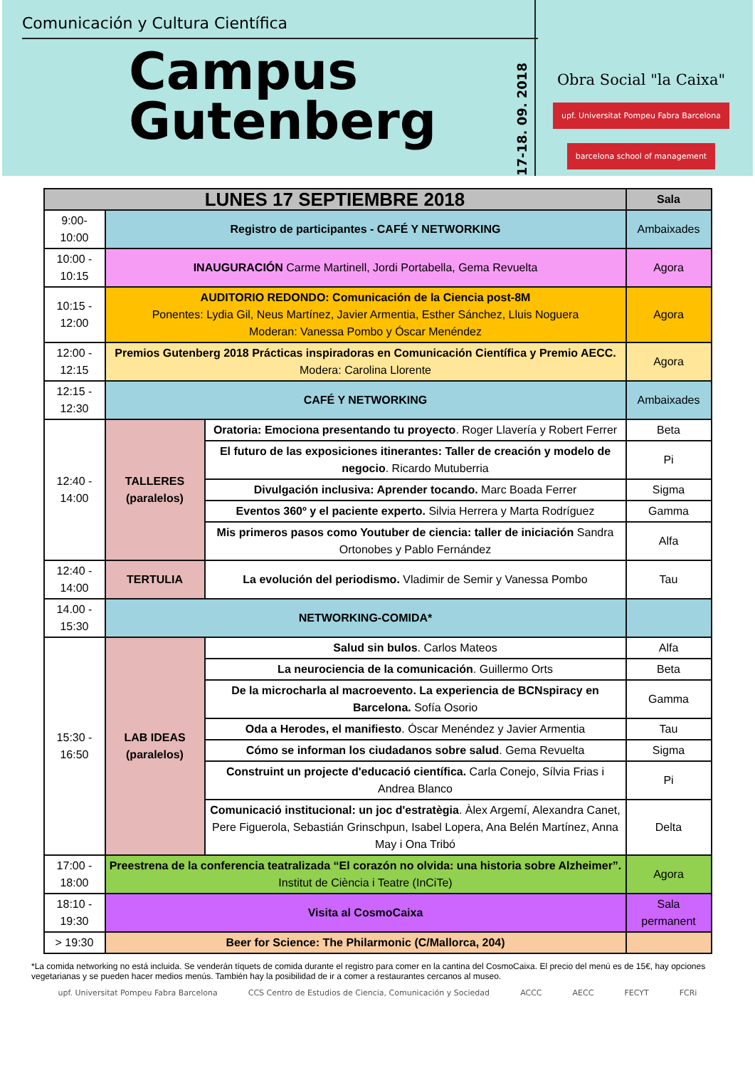Comunicación y Cultura Científica
Campus
Gutenberg
17-18. 09. 2018
Obra Social "la Caixa"
upf. Universitat Pompeu Fabra Barcelona barcelona school of management
| LUNES 17 SEPTIEMBRE 2018 | | | Sala |
| --- | --- | --- | --- |
| 9:00- 10:00 | Registro de participantes - CAFÉ Y NETWORKING | | Ambaixades |
| 10:00 - 10:15 | INAUGURACIÓN Carme Martinell, Jordi Portabella, Gema Revuelta | | Agora |
| 10:15 - 12:00 | AUDITORIO REDONDO: Comunicación de la Ciencia post-8M Ponentes: Lydia Gil, Neus Martínez, Javier Armentia, Esther Sánchez, Lluis Noguera Moderan: Vanessa Pombo y Óscar Menéndez | | Agora |
| 12:00 - 12:15 | Premios Gutenberg 2018 Prácticas inspiradoras en Comunicación Científica y Premio AECC. Modera: Carolina Llorente | | Agora |
| 12:15 - 12:30 | CAFÉ Y NETWORKING | | Ambaixades |
| 12:40 - 14:00 | TALLERES (paralelos) | Oratoria: Emociona presentando tu proyecto . Roger Llavería y Robert Ferrer | Beta |
| | | El futuro de las exposiciones itinerantes: Taller de creación y modelo de negocio . Ricardo Mutuberria | Pi |
| | | Divulgación inclusiva: Aprender tocando. Marc Boada Ferrer | Sigma |
| | | Eventos 360º y el paciente experto. Silvia Herrera y Marta Rodríguez | Gamma |
| | | Mis primeros pasos como Youtuber de ciencia: taller de iniciación Sandra Ortonobes y Pablo Fernández | Alfa |
| 12:40 - 14:00 | TERTULIA | La evolución del periodismo. Vladimir de Semir y Vanessa Pombo | Tau |
| 14.00 - 15:30 | NETWORKING-COMIDA* | | |
| 15:30 - 16:50 | LAB IDEAS (paralelos) | Salud sin bulos . Carlos Mateos | Alfa |
| | | La neurociencia de la comunicación . Guillermo Orts | Beta |
| | | De la microcharla al macroevento. La experiencia de BCNspiracy en Barcelona. Sofía Osorio | Gamma |
| | | Oda a Herodes, el manifiesto . Óscar Menéndez y Javier Armentia | Tau |
| | | Cómo se informan los ciudadanos sobre salud . Gema Revuelta | Sigma |
| | | Construint un projecte d'educació científica. Carla Conejo, Sílvia Frias i Andrea Blanco | Pi |
| | | Comunicació institucional: un joc d'estratègia . Àlex Argemí, Alexandra Canet, Pere Figuerola, Sebastián Grinschpun, Isabel Lopera, Ana Belén Martínez, Anna May i Ona Tribó | Delta |
| 17:00 - 18:00 | Preestrena de la conferencia teatralizada “El corazón no olvida: una historia sobre Alzheimer”. Institut de Ciència i Teatre (InCiTe) | | Agora |
| 18:10 - 19:30 | Visita al CosmoCaixa | | Sala permanent |
| > 19:30 | Beer for Science: The Philarmonic (C/Mallorca, 204) | | |
*La comida networking no está incluida. Se venderán tíquets de comida durante el registro para comer en la cantina del CosmoCaixa. El precio del menú es de 15€, hay opciones vegetarianas y se pueden hacer medios menús. También hay la posibilidad de ir a comer a restaurantes cercanos al museo.
upf. Universitat Pompeu Fabra Barcelona CCS Centro de Estudios de Ciencia, Comunicación y Sociedad ACCC AECC FECYT FCRi